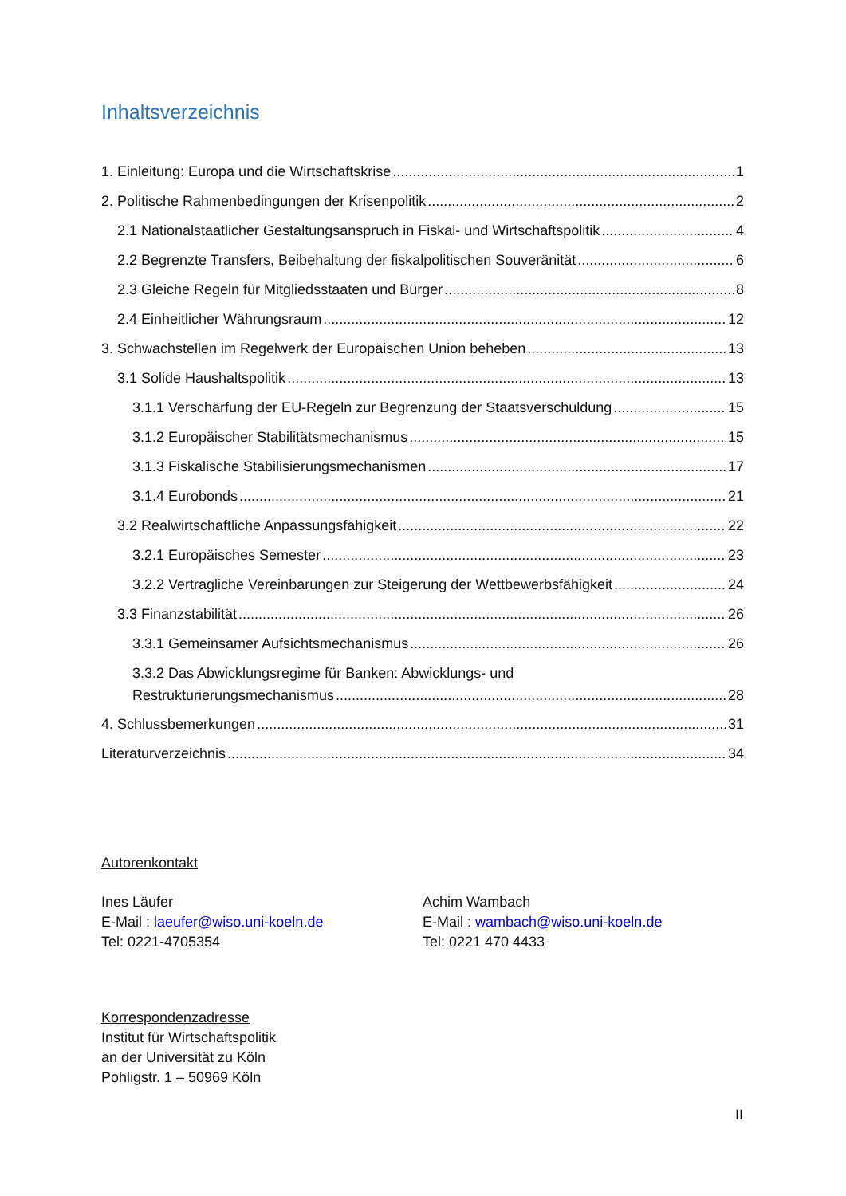Inhaltsverzeichnis
1. Einleitung: Europa und die Wirtschaftskrise 1
2. Politische Rahmenbedingungen der Krisenpolitik 2
2.1 Nationalstaatlicher Gestaltungsanspruch in Fiskal- und Wirtschaftspolitik 4
2.2 Begrenzte Transfers, Beibehaltung der fiskalpolitischen Souveränität 6
2.3 Gleiche Regeln für Mitgliedsstaaten und Bürger 8
2.4 Einheitlicher Währungsraum 12
3. Schwachstellen im Regelwerk der Europäischen Union beheben 13
3.1 Solide Haushaltspolitik 13
3.1.1 Verschärfung der EU-Regeln zur Begrenzung der Staatsverschuldung 15
3.1.2 Europäischer Stabilitätsmechanismus 15
3.1.3 Fiskalische Stabilisierungsmechanismen 17
3.1.4 Eurobonds 21
3.2 Realwirtschaftliche Anpassungsfähigkeit 22
3.2.1 Europäisches Semester 23
3.2.2 Vertragliche Vereinbarungen zur Steigerung der Wettbewerbsfähigkeit 24
3.3 Finanzstabilität 26
3.3.1 Gemeinsamer Aufsichtsmechanismus 26
3.3.2 Das Abwicklungsregime für Banken: Abwicklungs- und
Restrukturierungsmechanismus 28
4. Schlussbemerkungen 31
Literaturverzeichnis 34
Autorenkontakt
Ines Läufer
E-Mail : laeufer@wiso.uni-koeln.de
Tel: 0221-4705354
Achim Wambach
E-Mail : wambach@wiso.uni-koeln.de
Tel: 0221 470 4433
Korrespondenzadresse
Institut für Wirtschaftspolitik
an der Universität zu Köln
Pohligstr. 1 – 50969 Köln
II